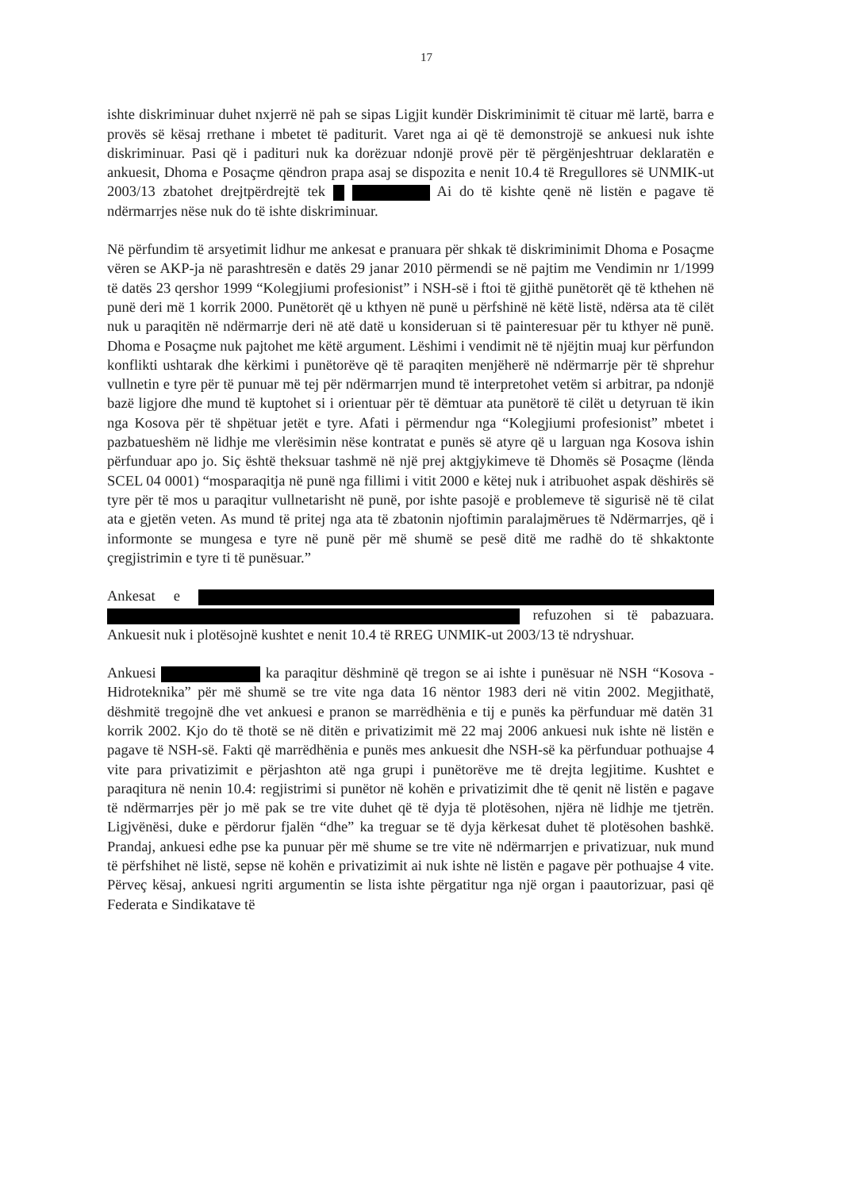17
ishte diskriminuar duhet nxjerrë në pah se sipas Ligjit kundër Diskriminimit të cituar më lartë, barra e provës së kësaj rrethane i mbetet të paditurit. Varet nga ai që të demonstrojë se ankuesi nuk ishte diskriminuar. Pasi që i padituri nuk ka dorëzuar ndonjë provë për të përgënjeshtruar deklaratën e ankuesit, Dhoma e Posaçme qëndron prapa asaj se dispozita e nenit 10.4 të Rregullores së UNMIK-ut 2003/13 zbatohet drejtpërdrejtë tek Ai do të kishte qenë në listën e pagave të ndërmarrjes nëse nuk do të ishte diskriminuar.
Në përfundim të arsyetimit lidhur me ankesat e pranuara për shkak të diskriminimit Dhoma e Posaçme vëren se AKP-ja në parashtresën e datës 29 janar 2010 përmendi se në pajtim me Vendimin nr 1/1999 të datës 23 qershor 1999 “Kolegjiumi profesionist” i NSH-së i ftoi të gjithë punëtorët që të kthehen në punë deri më 1 korrik 2000. Punëtorët që u kthyen në punë u përfshinë në këtë listë, ndërsa ata të cilët nuk u paraqitën në ndërmarrje deri në atë datë u konsideruan si të painteresuar për tu kthyer në punë. Dhoma e Posaçme nuk pajtohet me këtë argument. Lëshimi i vendimit në të njëjtin muaj kur përfundon konflikti ushtarak dhe kërkimi i punëtorëve që të paraqiten menjëherë në ndërmarrje për të shprehur vullnetin e tyre për të punuar më tej për ndërmarrjen mund të interpretohet vetëm si arbitrar, pa ndonjë bazë ligjore dhe mund të kuptohet si i orientuar për të dëmtuar ata punëtorë të cilët u detyruan të ikin nga Kosova për të shpëtuar jetët e tyre. Afati i përmendur nga “Kolegjiumi profesionist” mbetet i pazbatueshëm në lidhje me vlerësimin nëse kontratat e punës së atyre që u larguan nga Kosova ishin përfunduar apo jo. Siç është theksuar tashmë në një prej aktgjykimeve të Dhomës së Posaçme (lënda SCEL 04 0001) “mosparaqitja në punë nga fillimi i vitit 2000 e këtej nuk i atribuohet aspak dëshirës së tyre për të mos u paraqitur vullnetarisht në punë, por ishte pasojë e problemeve të sigurisë në të cilat ata e gjetën veten. As mund të pritej nga ata të zbatonin njoftimin paralajmërues të Ndërmarrjes, që i informonte se mungesa e tyre në punë për më shumë se pesë ditë me radhë do të shkaktonte çregjistrimin e tyre ti të punësuar.”
Ankesat e refuzohen si të pabazuara. Ankuesit nuk i plotësojnë kushtet e nenit 10.4 të RREG UNMIK-ut 2003/13 të ndryshuar.
Ankuesi ka paraqitur dëshminë që tregon se ai ishte i punësuar në NSH “Kosova - Hidroteknika” për më shumë se tre vite nga data 16 nëntor 1983 deri në vitin 2002. Megjithatë, dëshmitë tregojnë dhe vet ankuesi e pranon se marrëdhënia e tij e punës ka përfunduar më datën 31 korrik 2002. Kjo do të thotë se në ditën e privatizimit më 22 maj 2006 ankuesi nuk ishte në listën e pagave të NSH-së. Fakti që marrëdhënia e punës mes ankuesit dhe NSH-së ka përfunduar pothuajse 4 vite para privatizimit e përjashton atë nga grupi i punëtorëve me të drejta legjitime. Kushtet e paraqitura në nenin 10.4: regjistrimi si punëtor në kohën e privatizimit dhe të qenit në listën e pagave të ndërmarrjes për jo më pak se tre vite duhet që të dyja të plotësohen, njëra në lidhje me tjetrën. Ligjvënësi, duke e përdorur fjalën “dhe” ka treguar se të dyja kërkesat duhet të plotësohen bashkë. Prandaj, ankuesi edhe pse ka punuar për më shume se tre vite në ndërmarrjen e privatizuar, nuk mund të përfshihet në listë, sepse në kohën e privatizimit ai nuk ishte në listën e pagave për pothuajse 4 vite. Përveç kësaj, ankuesi ngriti argumentin se lista ishte përgatitur nga një organ i paautorizuar, pasi që Federata e Sindikatave të